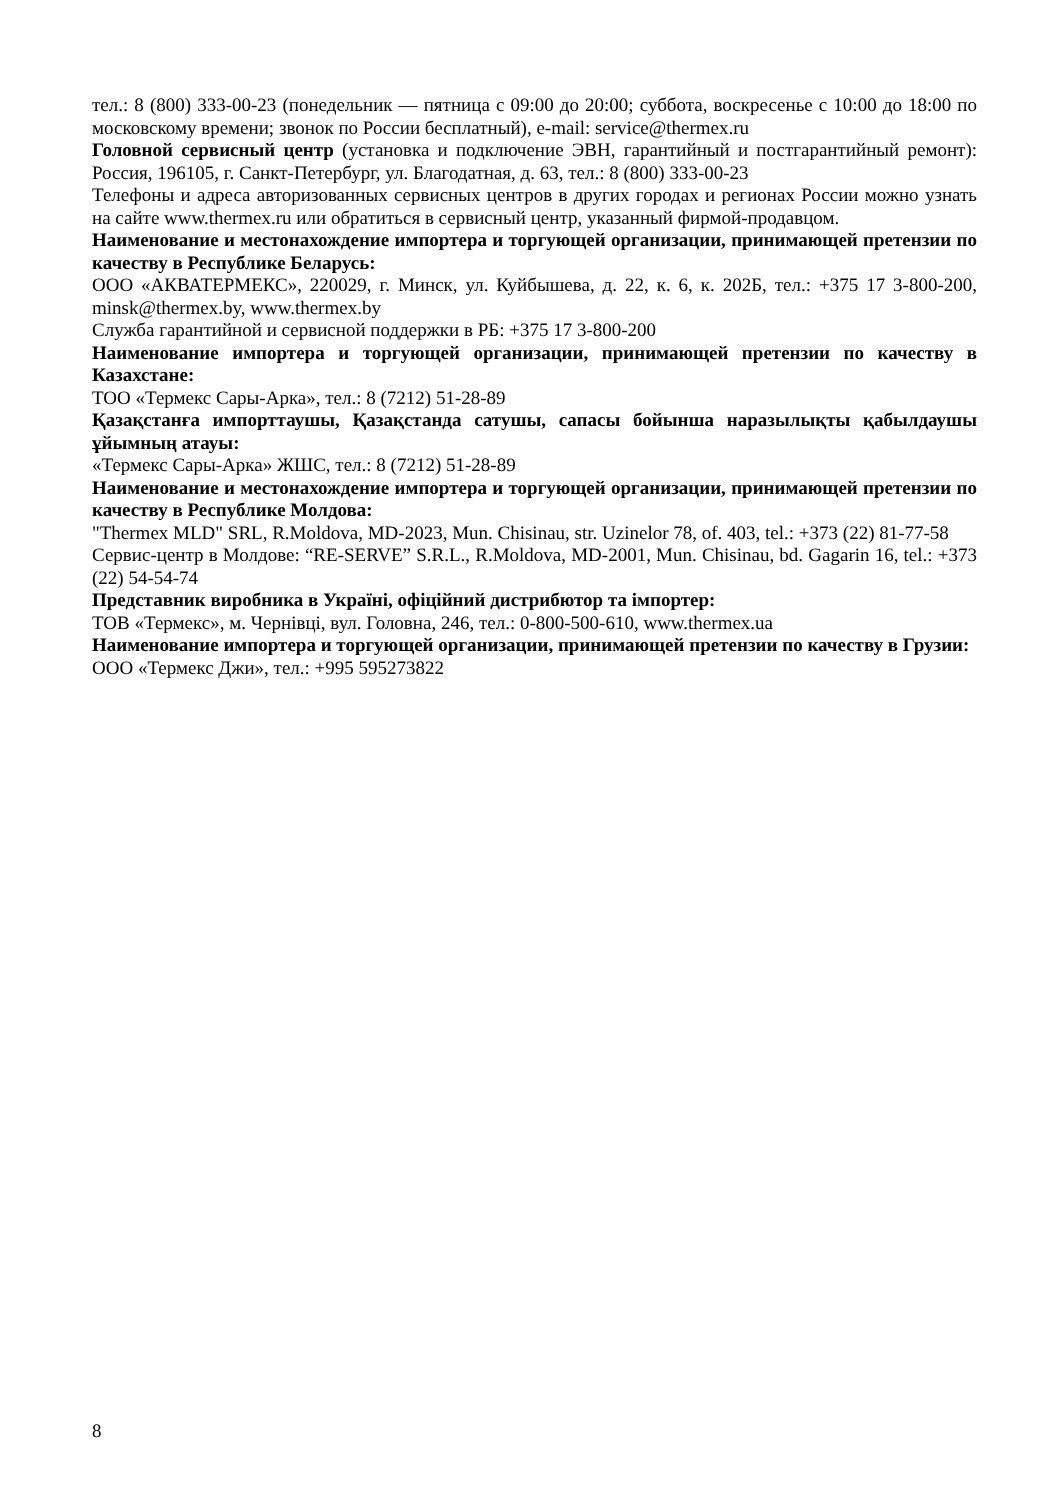тел.: 8 (800) 333-00-23 (понедельник — пятница с 09:00 до 20:00; суббота, воскресенье с 10:00 до 18:00 по московскому времени; звонок по России бесплатный), e-mail: service@thermex.ru
Головной сервисный центр (установка и подключение ЭВН, гарантийный и постгарантийный ремонт): Россия, 196105, г. Санкт-Петербург, ул. Благодатная, д. 63, тел.: 8 (800) 333-00-23
Телефоны и адреса авторизованных сервисных центров в других городах и регионах России можно узнать на сайте www.thermex.ru или обратиться в сервисный центр, указанный фирмой-продавцом.
Наименование и местонахождение импортера и торгующей организации, принимающей претензии по качеству в Республике Беларусь:
ООО «АКВАТЕРМЕКС», 220029, г. Минск, ул. Куйбышева, д. 22, к. 6, к. 202Б, тел.: +375 17 3-800-200, minsk@thermex.by, www.thermex.by
Служба гарантийной и сервисной поддержки в РБ: +375 17 3-800-200
Наименование импортера и торгующей организации, принимающей претензии по качеству в Казахстане:
ТОО «Термекс Сары-Арка», тел.: 8 (7212) 51-28-89
Қазақстанға импорттаушы, Қазақстанда сатушы, сапасы бойынша наразылықты қабылдаушы ұйымның атауы:
«Термекс Сары-Арка» ЖШС, тел.: 8 (7212) 51-28-89
Наименование и местонахождение импортера и торгующей организации, принимающей претензии по качеству в Республике Молдова:
"Thermex MLD" SRL, R.Moldova, MD-2023, Mun. Chisinau, str. Uzinelor 78, of. 403, tel.: +373 (22) 81-77-58
Сервис-центр в Молдове: “RE-SERVE” S.R.L., R.Moldova, MD-2001, Mun. Chisinau, bd. Gagarin 16, tel.: +373 (22) 54-54-74
Представник виробника в Україні, офіційний дистрибютор та імпортер:
ТОВ «Термекс», м. Чернівці, вул. Головна, 246, тел.: 0-800-500-610, www.thermex.ua
Наименование импортера и торгующей организации, принимающей претензии по качеству в Грузии:
ООО «Термекс Джи», тел.: +995 595273822
8